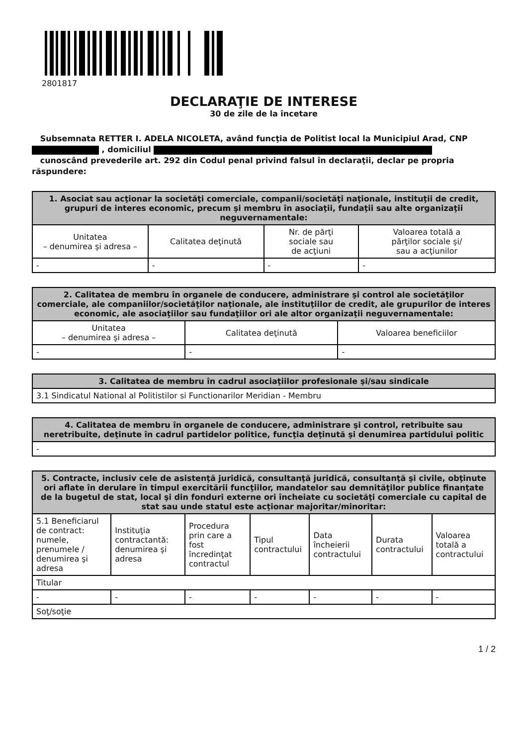2801817
DECLARAŢIE DE INTERESE
30 de zile de la încetare
Subsemnata RETTER I. ADELA NICOLETA, având funcţia de Politist local la Municipiul Arad, CNP
, domiciliul
cunoscând prevederile art. 292 din Codul penal privind falsul în declaraţii, declar pe propria răspundere:
| 1. Asociat sau acţionar la societăţi comerciale, companii/societăţi naţionale, instituţii de credit, grupuri de interes economic, precum şi membru în asociaţii, fundaţii sau alte organizaţii neguvernamentale: | | | |
| --- | --- | --- | --- |
| Unitatea – denumirea şi adresa – | Calitatea deţinută | Nr. de părţi sociale sau de acţiuni | Valoarea totală a părţilor sociale şi/ sau a acţiunilor |
| - | - | - | - |
| 2. Calitatea de membru în organele de conducere, administrare şi control ale societăţilor comerciale, ale companiilor/societăţilor naţionale, ale instituţiilor de credit, ale grupurilor de interes economic, ale asociaţiilor sau fundaţiilor ori ale altor organizaţii neguvernamentale: | | |
| --- | --- | --- |
| Unitatea – denumirea şi adresa – | Calitatea deţinută | Valoarea beneficiilor |
| - | - | - |
| 3. Calitatea de membru în cadrul asociaţiilor profesionale şi/sau sindicale |
| --- |
| 3.1 Sindicatul National al Politistilor si Functionarilor Meridian - Membru |
| 4. Calitatea de membru în organele de conducere, administrare şi control, retribuite sau neretribuite, deţinute în cadrul partidelor politice, funcţia deţinută şi denumirea partidului politic |
| --- |
| - |
| 5. Contracte, inclusiv cele de asistenţă juridică, consultanţă juridică, consultanţă şi civile, obţinute ori aflate în derulare în timpul exercitării funcţiilor, mandatelor sau demnităţilor publice finanţate de la bugetul de stat, local şi din fonduri externe ori încheiate cu societăţi comerciale cu capital de stat sau unde statul este acţionar majoritar/minoritar: | | | | | | |
| --- | --- | --- | --- | --- | --- | --- |
| 5.1 Beneficiarul de contract: numele, prenumele / denumirea şi adresa | Instituţia contractantă: denumirea şi adresa | Procedura prin care a fost încredinţat contractul | Tipul contractului | Data încheierii contractului | Durata contractului | Valoarea totală a contractului |
| Titular | | | | | | |
| - | - | - | - | - | - | - |
| Soţ/soţie | | | | | | |
1 / 2